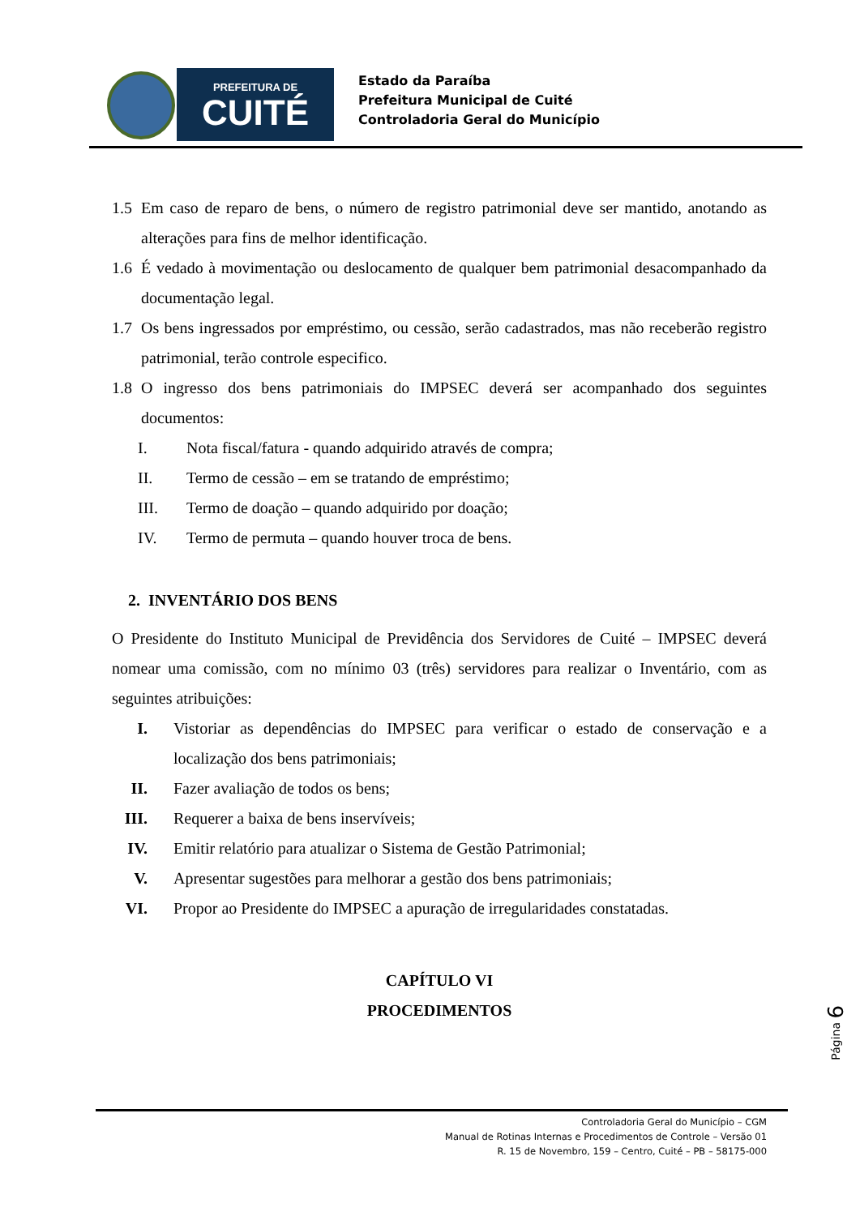PREFEITURA DE
CUITÉ
Estado da Paraíba
Prefeitura Municipal de Cuité
Controladoria Geral do Município
1.5 Em caso de reparo de bens, o número de registro patrimonial deve ser mantido, anotando as alterações para fins de melhor identificação.
1.6 É vedado à movimentação ou deslocamento de qualquer bem patrimonial desacompanhado da documentação legal.
1.7 Os bens ingressados por empréstimo, ou cessão, serão cadastrados, mas não receberão registro patrimonial, terão controle especifico.
1.8 O ingresso dos bens patrimoniais do IMPSEC deverá ser acompanhado dos seguintes documentos:
I. Nota fiscal/fatura - quando adquirido através de compra;
II. Termo de cessão – em se tratando de empréstimo;
III. Termo de doação – quando adquirido por doação;
IV. Termo de permuta – quando houver troca de bens.
2. INVENTÁRIO DOS BENS
O Presidente do Instituto Municipal de Previdência dos Servidores de Cuité – IMPSEC deverá nomear uma comissão, com no mínimo 03 (três) servidores para realizar o Inventário, com as seguintes atribuições:
I. Vistoriar as dependências do IMPSEC para verificar o estado de conservação e a localização dos bens patrimoniais;
II. Fazer avaliação de todos os bens;
III. Requerer a baixa de bens inservíveis;
IV. Emitir relatório para atualizar o Sistema de Gestão Patrimonial;
V. Apresentar sugestões para melhorar a gestão dos bens patrimoniais;
VI. Propor ao Presidente do IMPSEC a apuração de irregularidades constatadas.
CAPÍTULO VI
PROCEDIMENTOS
Página 6
Controladoria Geral do Município – CGM
Manual de Rotinas Internas e Procedimentos de Controle – Versão 01
R. 15 de Novembro, 159 – Centro, Cuité – PB – 58175-000